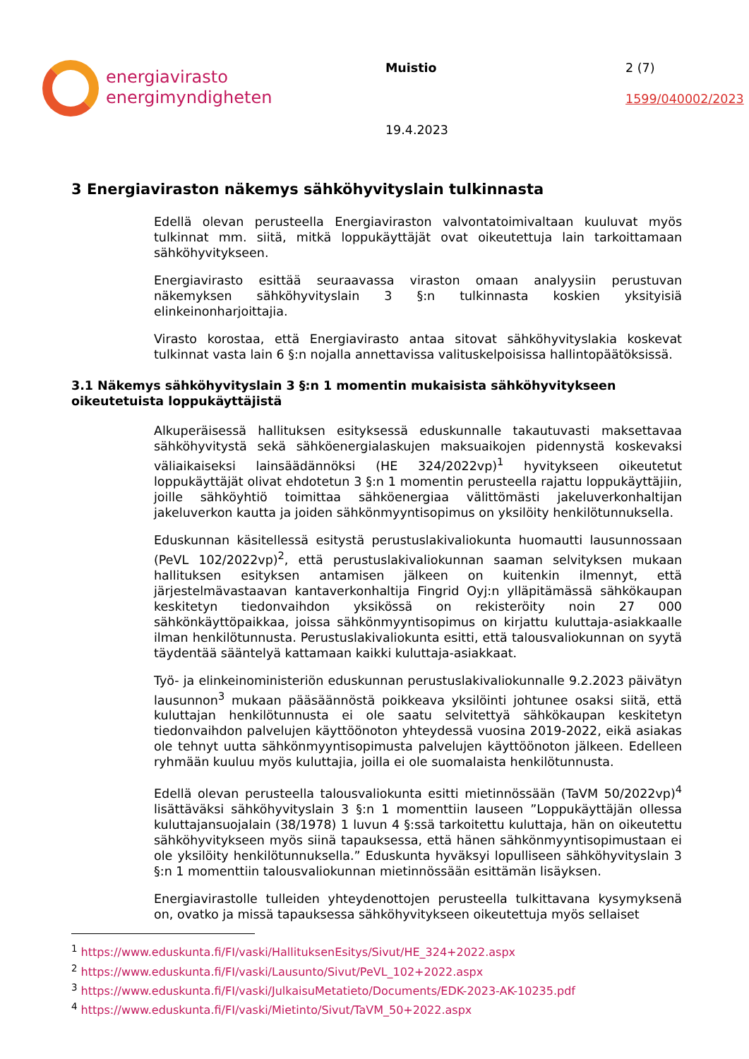energiavirasto
energimyndigheten
Muistio
19.4.2023
2 (7)
1599/040002/2023
3 Energiaviraston näkemys sähköhyvityslain tulkinnasta
Edellä olevan perusteella Energiaviraston valvontatoimivaltaan kuuluvat myös tulkinnat mm. siitä, mitkä loppukäyttäjät ovat oikeutettuja lain tarkoittamaan sähköhyvitykseen.
Energiavirasto esittää seuraavassa viraston omaan analyysiin perustuvan näkemyksen sähköhyvityslain 3 §:n tulkinnasta koskien yksityisiä elinkeinonharjoittajia.
Virasto korostaa, että Energiavirasto antaa sitovat sähköhyvityslakia koskevat tulkinnat vasta lain 6 §:n nojalla annettavissa valituskelpoisissa hallintopäätöksissä.
3.1 Näkemys sähköhyvityslain 3 §:n 1 momentin mukaisista sähköhyvitykseen oikeutetuista loppukäyttäjistä
Alkuperäisessä hallituksen esityksessä eduskunnalle takautuvasti maksettavaa sähköhyvitystä sekä sähköenergialaskujen maksuaikojen pidennystä koskevaksi väliaikaiseksi lainsäädännöksi (HE 324/2022vp)<sup>1</sup> hyvitykseen oikeutetut loppukäyttäjät olivat ehdotetun 3 §:n 1 momentin perusteella rajattu loppukäyttäjiin, joille sähköyhtiö toimittaa sähköenergiaa välittömästi jakeluverkonhaltijan jakeluverkon kautta ja joiden sähkönmyyntisopimus on yksilöity henkilötunnuksella.
Eduskunnan käsitellessä esitystä perustuslakivaliokunta huomautti lausunnossaan (PeVL 102/2022vp)<sup>2</sup>, että perustuslakivaliokunnan saaman selvityksen mukaan hallituksen esityksen antamisen jälkeen on kuitenkin ilmennyt, että järjestelmävastaavan kantaverkonhaltija Fingrid Oyj:n ylläpitämässä sähkökaupan keskitetyn tiedonvaihdon yksikössä on rekisteröity noin 27 000 sähkönkäyttöpaikkaa, joissa sähkönmyyntisopimus on kirjattu kuluttaja-asiakkaalle ilman henkilötunnusta. Perustuslakivaliokunta esitti, että talousvaliokunnan on syytä täydentää sääntelyä kattamaan kaikki kuluttaja-asiakkaat.
Työ- ja elinkeinoministeriön eduskunnan perustuslakivaliokunnalle 9.2.2023 päivätyn lausunnon<sup>3</sup> mukaan pääsäännöstä poikkeava yksilöinti johtunee osaksi siitä, että kuluttajan henkilötunnusta ei ole saatu selvitettyä sähkökaupan keskitetyn tiedonvaihdon palvelujen käyttöönoton yhteydessä vuosina 2019-2022, eikä asiakas ole tehnyt uutta sähkönmyyntisopimusta palvelujen käyttöönoton jälkeen. Edelleen ryhmään kuuluu myös kuluttajia, joilla ei ole suomalaista henkilötunnusta.
Edellä olevan perusteella talousvaliokunta esitti mietinnössään (TaVM 50/2022vp)<sup>4</sup> lisättäväksi sähköhyvityslain 3 §:n 1 momenttiin lauseen ”Loppukäyttäjän ollessa kuluttajansuojalain (38/1978) 1 luvun 4 §:ssä tarkoitettu kuluttaja, hän on oikeutettu sähköhyvitykseen myös siinä tapauksessa, että hänen sähkönmyyntisopimustaan ei ole yksilöity henkilötunnuksella.” Eduskunta hyväksyi lopulliseen sähköhyvityslain 3 §:n 1 momenttiin talousvaliokunnan mietinnössään esittämän lisäyksen.
Energiavirastolle tulleiden yhteydenottojen perusteella tulkittavana kysymyksenä on, ovatko ja missä tapauksessa sähköhyvitykseen oikeutettuja myös sellaiset
<sup>1</sup> https://www.eduskunta.fi/FI/vaski/HallituksenEsitys/Sivut/HE_324+2022.aspx
<sup>2</sup> https://www.eduskunta.fi/FI/vaski/Lausunto/Sivut/PeVL_102+2022.aspx
<sup>3</sup> https://www.eduskunta.fi/FI/vaski/JulkaisuMetatieto/Documents/EDK-2023-AK-10235.pdf
<sup>4</sup> https://www.eduskunta.fi/FI/vaski/Mietinto/Sivut/TaVM_50+2022.aspx